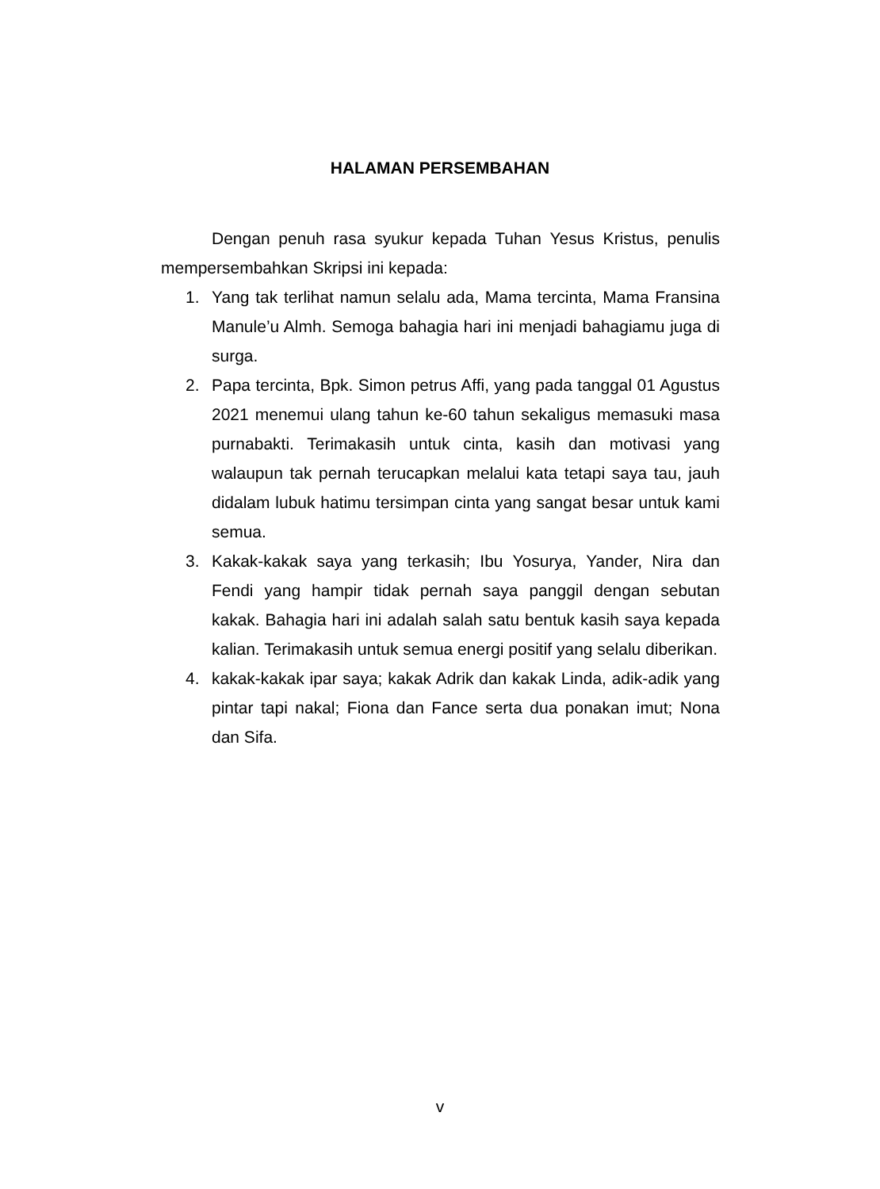HALAMAN PERSEMBAHAN
Dengan penuh rasa syukur kepada Tuhan Yesus Kristus, penulis mempersembahkan Skripsi ini kepada:
1. Yang tak terlihat namun selalu ada, Mama tercinta, Mama Fransina Manule’u Almh. Semoga bahagia hari ini menjadi bahagiamu juga di surga.
2. Papa tercinta, Bpk. Simon petrus Affi, yang pada tanggal 01 Agustus 2021 menemui ulang tahun ke-60 tahun sekaligus memasuki masa purnabakti. Terimakasih untuk cinta, kasih dan motivasi yang walaupun tak pernah terucapkan melalui kata tetapi saya tau, jauh didalam lubuk hatimu tersimpan cinta yang sangat besar untuk kami semua.
3. Kakak-kakak saya yang terkasih; Ibu Yosurya, Yander, Nira dan Fendi yang hampir tidak pernah saya panggil dengan sebutan kakak. Bahagia hari ini adalah salah satu bentuk kasih saya kepada kalian. Terimakasih untuk semua energi positif yang selalu diberikan.
4. kakak-kakak ipar saya; kakak Adrik dan kakak Linda, adik-adik yang pintar tapi nakal; Fiona dan Fance serta dua ponakan imut; Nona dan Sifa.
v